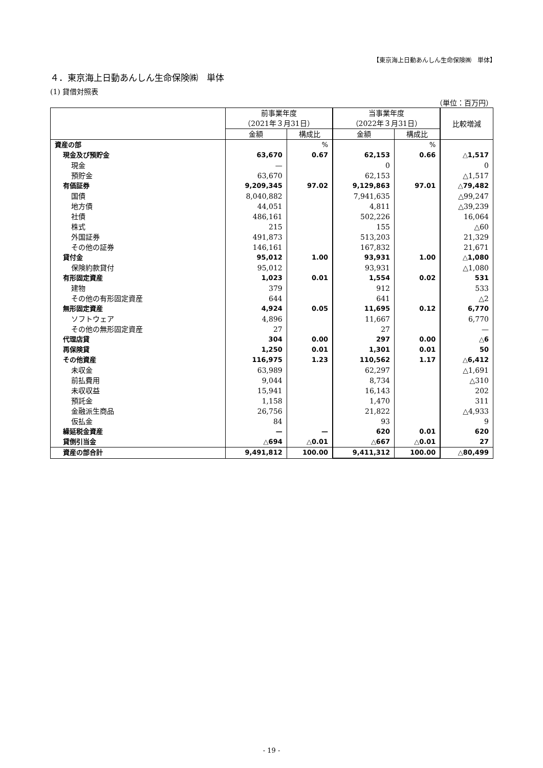【東京海上日動あんしん生命保険㈱　単体】
４．東京海上日動あんしん生命保険㈱　単体
(1) 貸借対照表
（単位：百万円）
| | 前事業年度 （2021年３月31日） | | 当事業年度 （2022年３月31日） | | 比較増減 |
| --- | --- | --- | --- | --- | --- |
| | 金額 | 構成比 | 金額 | 構成比 | |
| 資産の部 | | % | | % | |
| 現金及び預貯金 | 63,670 | 0.67 | 62,153 | 0.66 | △1,517 |
| 現金 | — | | 0 | | 0 |
| 預貯金 | 63,670 | | 62,153 | | △1,517 |
| 有価証券 | 9,209,345 | 97.02 | 9,129,863 | 97.01 | △79,482 |
| 国債 | 8,040,882 | | 7,941,635 | | △99,247 |
| 地方債 | 44,051 | | 4,811 | | △39,239 |
| 社債 | 486,161 | | 502,226 | | 16,064 |
| 株式 | 215 | | 155 | | △60 |
| 外国証券 | 491,873 | | 513,203 | | 21,329 |
| その他の証券 | 146,161 | | 167,832 | | 21,671 |
| 貸付金 | 95,012 | 1.00 | 93,931 | 1.00 | △1,080 |
| 保険約款貸付 | 95,012 | | 93,931 | | △1,080 |
| 有形固定資産 | 1,023 | 0.01 | 1,554 | 0.02 | 531 |
| 建物 | 379 | | 912 | | 533 |
| その他の有形固定資産 | 644 | | 641 | | △2 |
| 無形固定資産 | 4,924 | 0.05 | 11,695 | 0.12 | 6,770 |
| ソフトウェア | 4,896 | | 11,667 | | 6,770 |
| その他の無形固定資産 | 27 | | 27 | | — |
| 代理店貸 | 304 | 0.00 | 297 | 0.00 | △6 |
| 再保険貸 | 1,250 | 0.01 | 1,301 | 0.01 | 50 |
| その他資産 | 116,975 | 1.23 | 110,562 | 1.17 | △6,412 |
| 未収金 | 63,989 | | 62,297 | | △1,691 |
| 前払費用 | 9,044 | | 8,734 | | △310 |
| 未収収益 | 15,941 | | 16,143 | | 202 |
| 預託金 | 1,158 | | 1,470 | | 311 |
| 金融派生商品 | 26,756 | | 21,822 | | △4,933 |
| 仮払金 | 84 | | 93 | | 9 |
| 繰延税金資産 | — | — | 620 | 0.01 | 620 |
| 貸倒引当金 | △694 | △0.01 | △667 | △0.01 | 27 |
| 資産の部合計 | 9,491,812 | 100.00 | 9,411,312 | 100.00 | △80,499 |
- 19 -